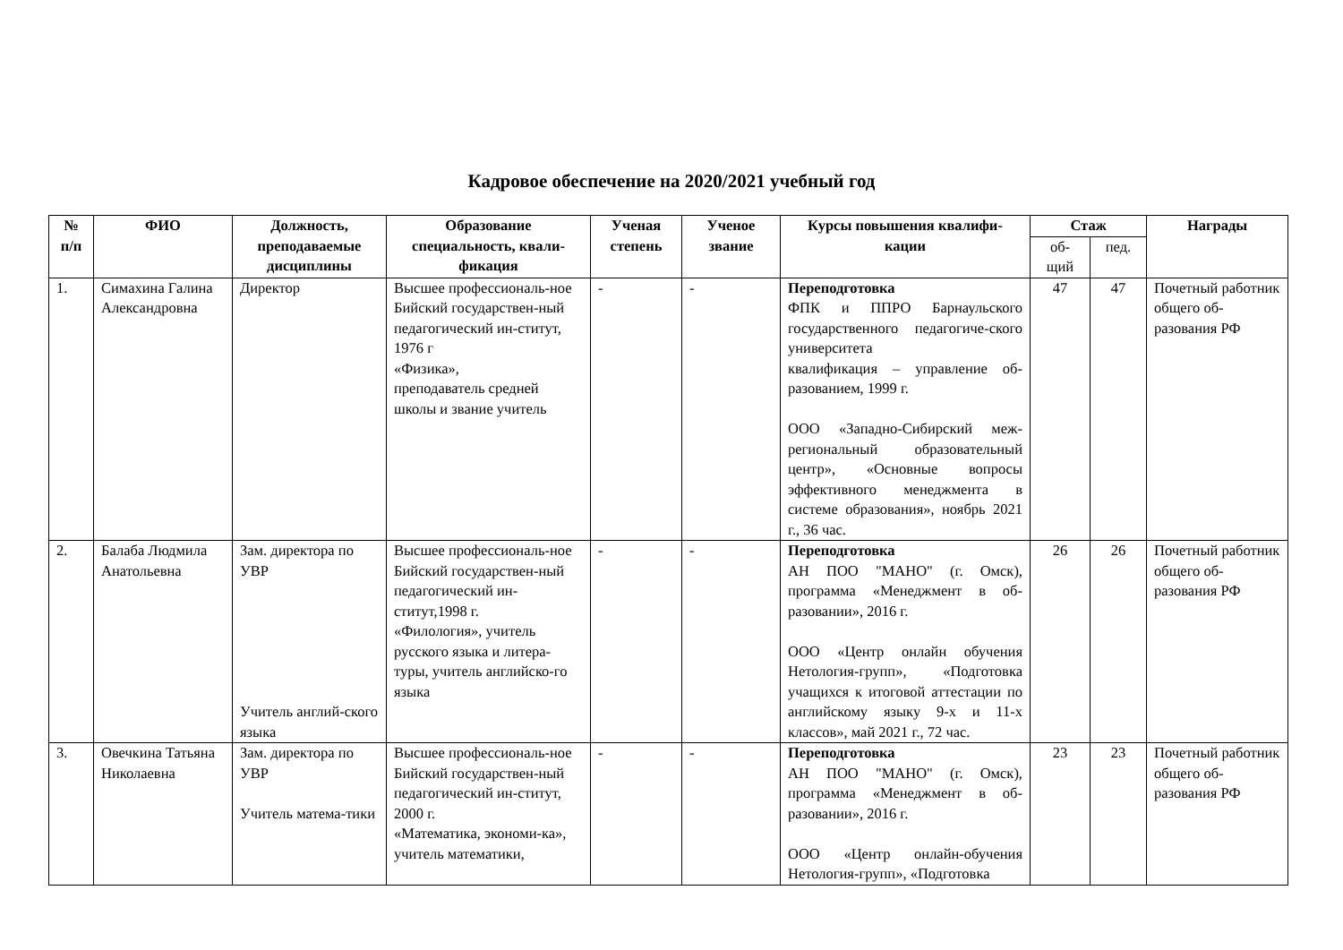Кадровое обеспечение на 2020/2021 учебный год
| № п/п | ФИО | Должность, преподаваемые дисциплины | Образование специальность, квали-фикация | Ученая степень | Ученое звание | Курсы повышения квалифи-кации | Стаж | | Награды |
| --- | --- | --- | --- | --- | --- | --- | --- | --- | --- |
| | | | | | | | об- щий | пед. | |
| 1. | Симахина Галина Александровна | Директор | Высшее профессиональ-ное Бийский государствен-ный педагогический ин-ститут, 1976 г «Физика», преподаватель средней школы и звание учитель | - | - | Переподготовка ФПК и ППРО Барнаульского государственного педагогиче-ского университета квалификация – управление об-разованием, 1999 г. ООО «Западно-Сибирский меж-региональный образовательный центр», «Основные вопросы эффективного менеджмента в системе образования», ноябрь 2021 г., 36 час. | 47 | 47 | Почетный работник общего об-разования РФ |
| 2. | Балаба Людмила Анатольевна | Зам. директора по УВР Учитель англий-ского языка | Высшее профессиональ-ное Бийский государствен-ный педагогический ин-ститут,1998 г. «Филология», учитель русского языка и литера-туры, учитель английско-го языка | - | - | Переподготовка АН ПОО "МАНО" (г. Омск), программа «Менеджмент в об-разовании», 2016 г. ООО «Центр онлайн обучения Нетология-групп», «Подготовка учащихся к итоговой аттестации по английскому языку 9-х и 11-х классов», май 2021 г., 72 час. | 26 | 26 | Почетный работник общего об-разования РФ |
| 3. | Овечкина Татьяна Николаевна | Зам. директора по УВР Учитель матема-тики | Высшее профессиональ-ное Бийский государствен-ный педагогический ин-ститут, 2000 г. «Математика, экономи-ка», учитель математики, | - | - | Переподготовка АН ПОО "МАНО" (г. Омск), программа «Менеджмент в об-разовании», 2016 г. ООО «Центр онлайн-обучения Нетология-групп», «Подготовка | 23 | 23 | Почетный работник общего об-разования РФ |